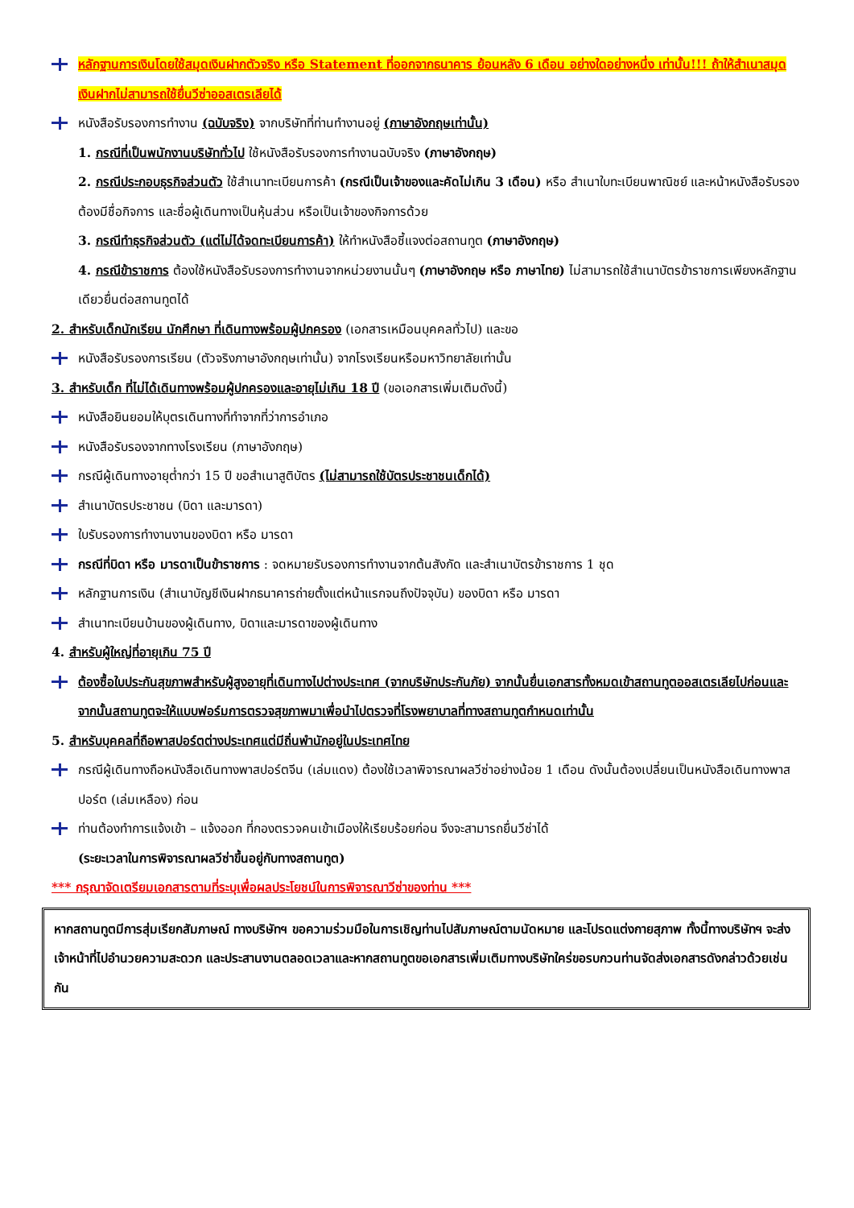หลักฐานการเงินโดยใช้สมุดเงินฝากตัวจริง หรือ Statement ที่ออกจากธนาคาร ย้อนหลัง 6 เดือน อย่างใดอย่างหนึ่ง เท่านั้น!!! ถ้าให้สำเนาสมุดเงินฝากไม่สามารถใช้ยื่นวีซ่าออสเตรเลียได้
หนังสือรับรองการทำงาน (ฉบับจริง) จากบริษัทที่ท่านทำงานอยู่ (ภาษาอังกฤษเท่านั้น)
1. กรณีที่เป็นพนักงานบริษัททั่วไป ใช้หนังสือรับรองการทำงานฉบับจริง (ภาษาอังกฤษ)
2. กรณีประกอบธุรกิจส่วนตัว ใช้สำเนาทะเบียนการค้า (กรณีเป็นเจ้าของและคัดไม่เกิน 3 เดือน) หรือ สำเนาใบทะเบียนพาณิชย์ และหน้าหนังสือรับรองต้องมีชื่อกิจการ และชื่อผู้เดินทางเป็นหุ้นส่วน หรือเป็นเจ้าของกิจการด้วย
3. กรณีทำธุรกิจส่วนตัว (แต่ไม่ได้จดทะเบียนการค้า) ให้ทำหนังสือชี้แจงต่อสถานทูต (ภาษาอังกฤษ)
4. กรณีข้าราชการ ต้องใช้หนังสือรับรองการทำงานจากหน่วยงานนั้นๆ (ภาษาอังกฤษ หรือ ภาษาไทย) ไม่สามารถใช้สำเนาบัตรข้าราชการเพียงหลักฐานเดียวยื่นต่อสถานทูตได้
2. สำหรับเด็กนักเรียน นักศึกษา ที่เดินทางพร้อมผู้ปกครอง (เอกสารเหมือนบุคคลทั่วไป) และขอ
หนังสือรับรองการเรียน (ตัวจริงภาษาอังกฤษเท่านั้น) จากโรงเรียนหรือมหาวิทยาลัยเท่านั้น
3. สำหรับเด็ก ที่ไม่ได้เดินทางพร้อมผู้ปกครองและอายุไม่เกิน 18 ปี (ขอเอกสารเพิ่มเติมดังนี้)
หนังสือยินยอมให้บุตรเดินทางที่ทำจากที่ว่าการอำเภอ
หนังสือรับรองจากทางโรงเรียน (ภาษาอังกฤษ)
กรณีผู้เดินทางอายุต่ำกว่า 15 ปี ขอสำเนาสูติบัตร (ไม่สามารถใช้บัตรประชาชนเด็กได้)
สำเนาบัตรประชาชน (บิดา และมารดา)
ใบรับรองการทำงานงานของบิดา หรือ มารดา
กรณีที่บิดา หรือ มารดาเป็นข้าราชการ : จดหมายรับรองการทำงานจากต้นสังกัด และสำเนาบัตรข้าราชการ 1 ชุด
หลักฐานการเงิน (สำเนาบัญชีเงินฝากธนาคารถ่ายตั้งแต่หน้าแรกจนถึงปัจจุบัน) ของบิดา หรือ มารดา
สำเนาทะเบียนบ้านของผู้เดินทาง, บิดาและมารดาของผู้เดินทาง
4. สำหรับผู้ใหญ่ที่อายุเกิน 75 ปี
ต้องซื้อใบประกันสุขภาพสำหรับผู้สูงอายุที่เดินทางไปต่างประเทศ (จากบริษัทประกันภัย) จากนั้นยื่นเอกสารทั้งหมดเข้าสถานทูตออสเตรเลียไปก่อนและจากนั้นสถานทูตจะให้แบบฟอร์มการตรวจสุขภาพมาเพื่อนำไปตรวจที่โรงพยาบาลที่ทางสถานทูตกำหนดเท่านั้น
5. สำหรับบุคคลที่ถือพาสปอร์ตต่างประเทศแต่มีถิ่นพำนักอยู่ในประเทศไทย
กรณีผู้เดินทางถือหนังสือเดินทางพาสปอร์ตจีน (เล่มแดง) ต้องใช้เวลาพิจารณาผลวีซ่าอย่างน้อย 1 เดือน ดังนั้นต้องเปลี่ยนเป็นหนังสือเดินทางพาสปอร์ต (เล่มเหลือง) ก่อน
ท่านต้องทำการแจ้งเข้า – แจ้งออก ที่กองตรวจคนเข้าเมืองให้เรียบร้อยก่อน จึงจะสามารถยื่นวีซ่าได้
(ระยะเวลาในการพิจารณาผลวีซ่าขึ้นอยู่กับทางสถานทูต)
*** กรุณาจัดเตรียมเอกสารตามที่ระบุเพื่อผลประโยชน์ในการพิจารณาวีซ่าของท่าน ***
หากสถานทูตมีการสุ่มเรียกสัมภาษณ์ ทางบริษัทฯ ขอความร่วมมือในการเชิญท่านไปสัมภาษณ์ตามนัดหมาย และโปรดแต่งกายสุภาพ ทั้งนี้ทางบริษัทฯ จะส่งเจ้าหน้าที่ไปอำนวยความสะดวก และประสานงานตลอดเวลาและหากสถานทูตขอเอกสารเพิ่มเติมทางบริษัทใคร่ขอรบกวนท่านจัดส่งเอกสารดังกล่าวด้วยเช่นกัน